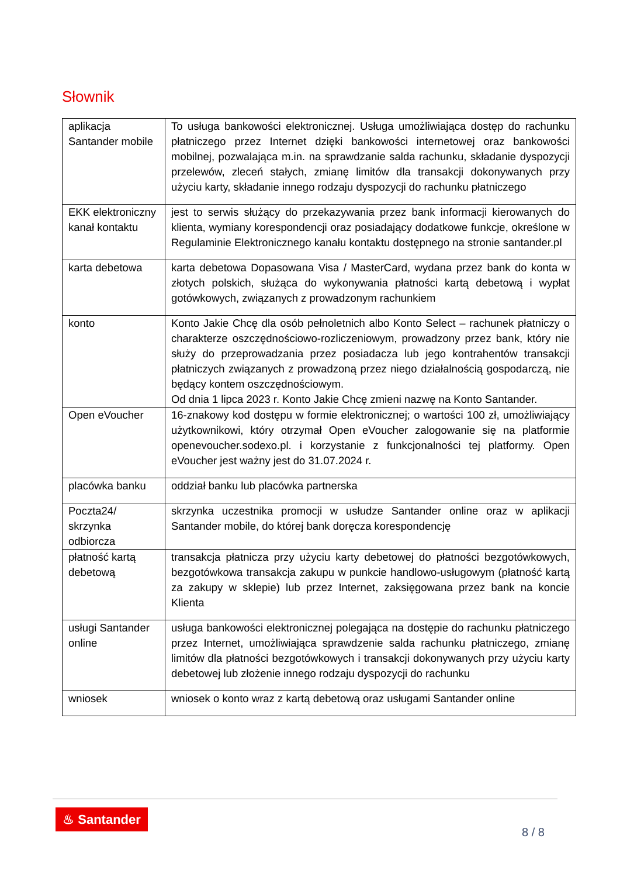Słownik
| aplikacja Santander mobile | To usługa bankowości elektronicznej. Usługa umożliwiająca dostęp do rachunku płatniczego przez Internet dzięki bankowości internetowej oraz bankowości mobilnej, pozwalająca m.in. na sprawdzanie salda rachunku, składanie dyspozycji przelewów, zleceń stałych, zmianę limitów dla transakcji dokonywanych przy użyciu karty, składanie innego rodzaju dyspozycji do rachunku płatniczego |
| EKK elektroniczny kanał kontaktu | jest to serwis służący do przekazywania przez bank informacji kierowanych do klienta, wymiany korespondencji oraz posiadający dodatkowe funkcje, określone w Regulaminie Elektronicznego kanału kontaktu dostępnego na stronie santander.pl |
| karta debetowa | karta debetowa Dopasowana Visa / MasterCard, wydana przez bank do konta w złotych polskich, służąca do wykonywania płatności kartą debetową i wypłat gotówkowych, związanych z prowadzonym rachunkiem |
| konto | Konto Jakie Chcę dla osób pełnoletnich albo Konto Select – rachunek płatniczy o charakterze oszczędnościowo-rozliczeniowym, prowadzony przez bank, który nie służy do przeprowadzania przez posiadacza lub jego kontrahentów transakcji płatniczych związanych z prowadzoną przez niego działalnością gospodarczą, nie będący kontem oszczędnościowym. Od dnia 1 lipca 2023 r. Konto Jakie Chcę zmieni nazwę na Konto Santander. |
| Open eVoucher | 16-znakowy kod dostępu w formie elektronicznej; o wartości 100 zł, umożliwiający użytkownikowi, który otrzymał Open eVoucher zalogowanie się na platformie openevoucher.sodexo.pl. i korzystanie z funkcjonalności tej platformy. Open eVoucher jest ważny jest do 31.07.2024 r. |
| placówka banku | oddział banku lub placówka partnerska |
| Poczta24/ skrzynka odbiorcza | skrzynka uczestnika promocji w usłudze Santander online oraz w aplikacji Santander mobile, do której bank doręcza korespondencję |
| płatność kartą debetową | transakcja płatnicza przy użyciu karty debetowej do płatności bezgotówkowych, bezgotówkowa transakcja zakupu w punkcie handlowo-usługowym (płatność kartą za zakupy w sklepie) lub przez Internet, zaksięgowana przez bank na koncie Klienta |
| usługi Santander online | usługa bankowości elektronicznej polegająca na dostępie do rachunku płatniczego przez Internet, umożliwiająca sprawdzenie salda rachunku płatniczego, zmianę limitów dla płatności bezgotówkowych i transakcji dokonywanych przy użyciu karty debetowej lub złożenie innego rodzaju dyspozycji do rachunku |
| wniosek | wniosek o konto wraz z kartą debetową oraz usługami Santander online |
♨ Santander
8 / 8